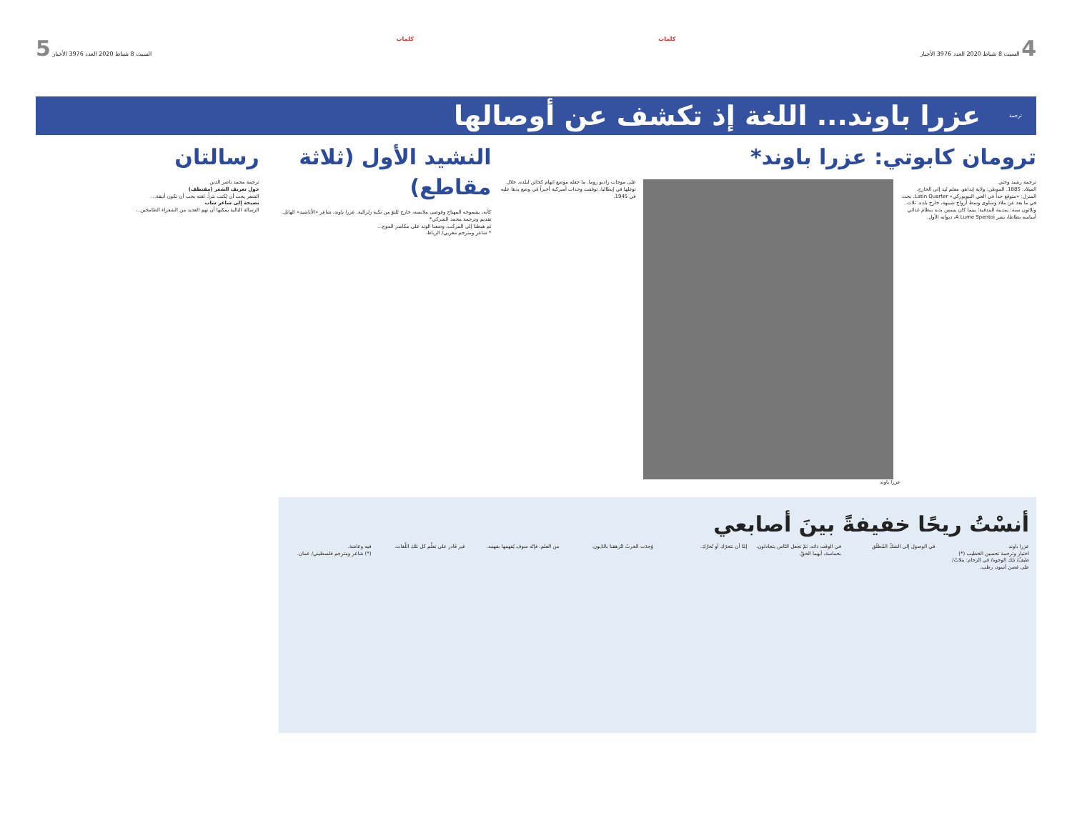4 السبت 8 شباط 2020 العدد 3976 الأخبار
كلمات كلمات السبت 8 شباط 2020 العدد 3976 الأخبار 5
ترجمة
عزرا باوند... اللغة إذ تكشف عن أوصالها
ترومان كابوتي: عزرا باوند*
ترجمة رشيد وحتي
الميلاد: 1885. الموطن: ولاية إيداهو. معلم نُبِذ إلى الخارج. المنزل: «متوقع جداً في الحي النيويوركي» Latin Quarter. بحث في ما بعد عن ملاذ وسلوى وسط أرواح شبيهة، خارج بلده. ثلاث وثلاثون سنة: بمدينة البندقية؛ بينما كان يسمن بدنه بنظام غذائي أساسه بطاطا، نشر A Lume Spentoi، ديوانه الأول.
عزرا باوند
على موجات راديو روما. ما جعله موضع اتهام كخائن لبلده. خلال توغلها في إيطاليا، توقفت وحدات أميركية أخيراً في وضع يدها عليه في 1945.
النشيد الأول (ثلاثة مقاطع)
كأنه، بشموخه المهتاج وفوضى ملابسه، خارج للتوّ من نكبة زلزالية. عزرا باوند، شاعر «الأناشيد» الهائل.
تقديم وترجمة محمد الشركي*
ثم هبطنا إلى المركب، وضعنا الوتد على مكاسر الموج...
* شاعر ومترجم مغربي/ الرباط.
رسالتان
ترجمة محمد ناصر الدين
حول تعريف الشعر (مقتطف)
الشعر يجب أن يُكتب نثراً. لغته يجب أن تكون أنيقة...
نصيحة إلى شاعر شاب
الرسالة التالية يمكنها أن تهم العديد من الشعراء الطامحين...
أنسْتُ ريحًا خفيفةً بينَ أصابعي
عزرا باوند
اختيار وترجمة تحسين الخطيب (*)
طيفُ/ تلك الوجوه/ في الزحام: بتلاتٌ/ على غصن أسود، رطب.
في الوصول إلى الشكّ المُطلَق في الوقت ذاته، ثمّ تجعل النّاس يتجادلون، بحماسة، أيهما الحقّ.
إمّا أن تتحرّك أو تُحرَّك. وُجدَت الحربُ لتُرهقنا بالدّيون.
من العلم، فإنّه سوف يُفهمها بفهمه.
غير قادر على تعلّم كل تلك اللّغات.
فيه وعاشة.
(*) شاعر ومترجم فلسطيني/ عمان.